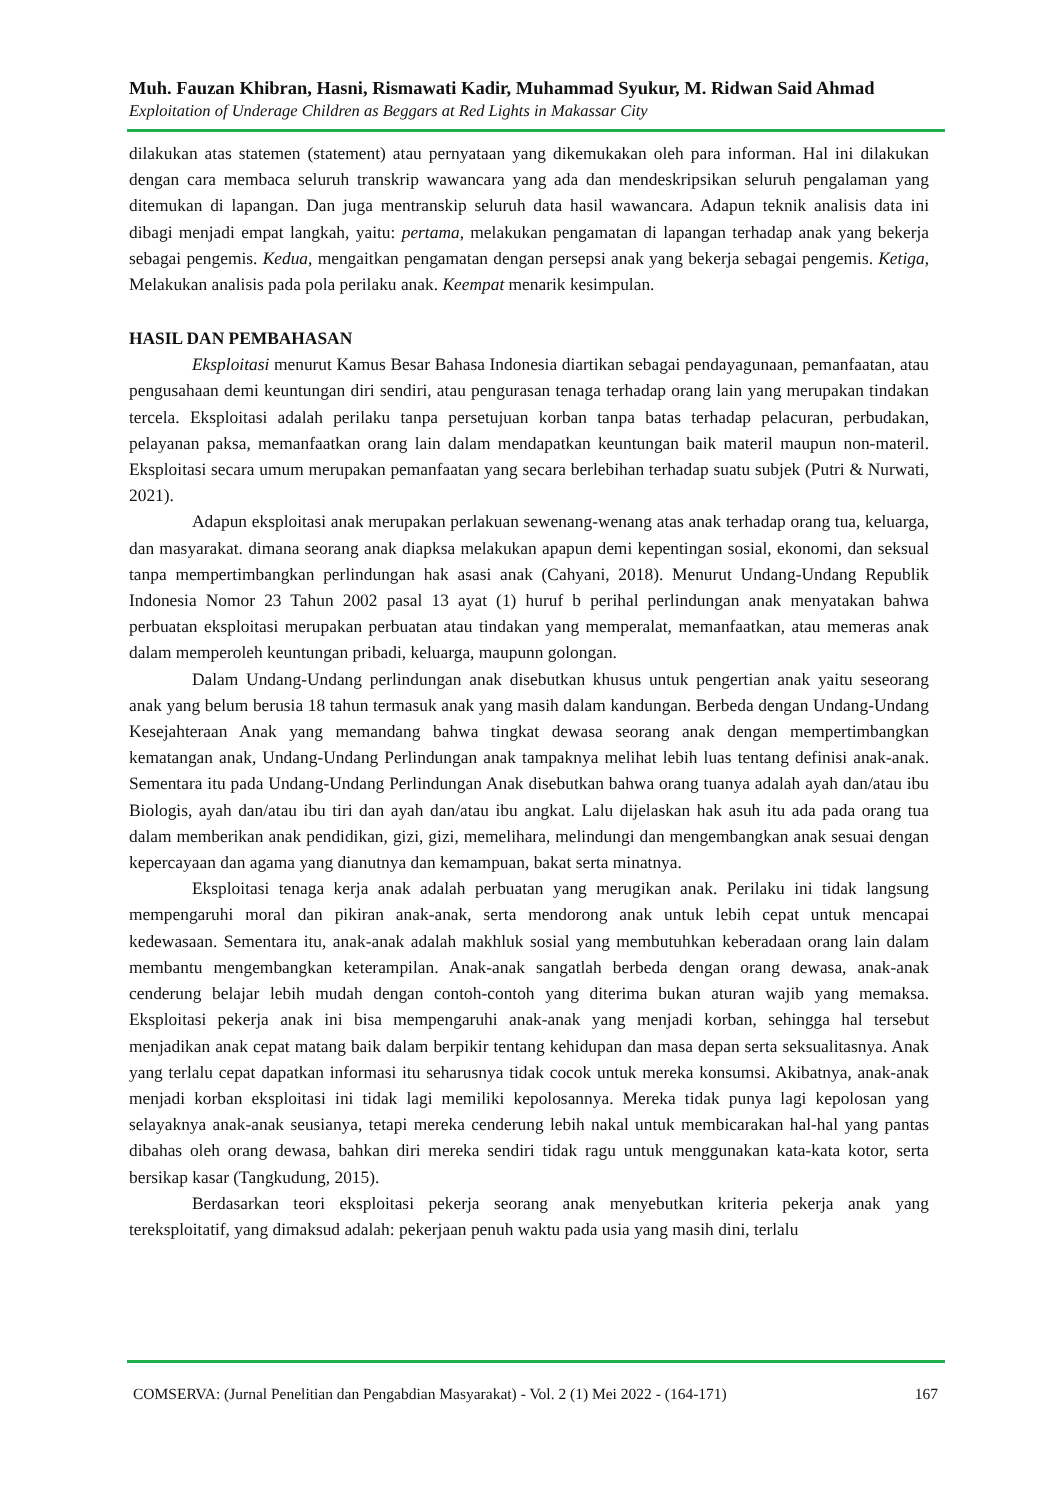Muh. Fauzan Khibran, Hasni, Rismawati Kadir, Muhammad Syukur, M. Ridwan Said Ahmad
Exploitation of Underage Children as Beggars at Red Lights in Makassar City
dilakukan atas statemen (statement) atau pernyataan yang dikemukakan oleh para informan. Hal ini dilakukan dengan cara membaca seluruh transkrip wawancara yang ada dan mendeskripsikan seluruh pengalaman yang ditemukan di lapangan. Dan juga mentranskip seluruh data hasil wawancara. Adapun teknik analisis data ini dibagi menjadi empat langkah, yaitu: pertama, melakukan pengamatan di lapangan terhadap anak yang bekerja sebagai pengemis. Kedua, mengaitkan pengamatan dengan persepsi anak yang bekerja sebagai pengemis. Ketiga, Melakukan analisis pada pola perilaku anak. Keempat menarik kesimpulan.
HASIL DAN PEMBAHASAN
Eksploitasi menurut Kamus Besar Bahasa Indonesia diartikan sebagai pendayagunaan, pemanfaatan, atau pengusahaan demi keuntungan diri sendiri, atau pengurasan tenaga terhadap orang lain yang merupakan tindakan tercela. Eksploitasi adalah perilaku tanpa persetujuan korban tanpa batas terhadap pelacuran, perbudakan, pelayanan paksa, memanfaatkan orang lain dalam mendapatkan keuntungan baik materil maupun non-materil. Eksploitasi secara umum merupakan pemanfaatan yang secara berlebihan terhadap suatu subjek (Putri & Nurwati, 2021).
Adapun eksploitasi anak merupakan perlakuan sewenang-wenang atas anak terhadap orang tua, keluarga, dan masyarakat. dimana seorang anak diapksa melakukan apapun demi kepentingan sosial, ekonomi, dan seksual tanpa mempertimbangkan perlindungan hak asasi anak (Cahyani, 2018). Menurut Undang-Undang Republik Indonesia Nomor 23 Tahun 2002 pasal 13 ayat (1) huruf b perihal perlindungan anak menyatakan bahwa perbuatan eksploitasi merupakan perbuatan atau tindakan yang memperalat, memanfaatkan, atau memeras anak dalam memperoleh keuntungan pribadi, keluarga, maupunn golongan.
Dalam Undang-Undang perlindungan anak disebutkan khusus untuk pengertian anak yaitu seseorang anak yang belum berusia 18 tahun termasuk anak yang masih dalam kandungan. Berbeda dengan Undang-Undang Kesejahteraan Anak yang memandang bahwa tingkat dewasa seorang anak dengan mempertimbangkan kematangan anak, Undang-Undang Perlindungan anak tampaknya melihat lebih luas tentang definisi anak-anak. Sementara itu pada Undang-Undang Perlindungan Anak disebutkan bahwa orang tuanya adalah ayah dan/atau ibu Biologis, ayah dan/atau ibu tiri dan ayah dan/atau ibu angkat. Lalu dijelaskan hak asuh itu ada pada orang tua dalam memberikan anak pendidikan, gizi, gizi, memelihara, melindungi dan mengembangkan anak sesuai dengan kepercayaan dan agama yang dianutnya dan kemampuan, bakat serta minatnya.
Eksploitasi tenaga kerja anak adalah perbuatan yang merugikan anak. Perilaku ini tidak langsung mempengaruhi moral dan pikiran anak-anak, serta mendorong anak untuk lebih cepat untuk mencapai kedewasaan. Sementara itu, anak-anak adalah makhluk sosial yang membutuhkan keberadaan orang lain dalam membantu mengembangkan keterampilan. Anak-anak sangatlah berbeda dengan orang dewasa, anak-anak cenderung belajar lebih mudah dengan contoh-contoh yang diterima bukan aturan wajib yang memaksa. Eksploitasi pekerja anak ini bisa mempengaruhi anak-anak yang menjadi korban, sehingga hal tersebut menjadikan anak cepat matang baik dalam berpikir tentang kehidupan dan masa depan serta seksualitasnya. Anak yang terlalu cepat dapatkan informasi itu seharusnya tidak cocok untuk mereka konsumsi. Akibatnya, anak-anak menjadi korban eksploitasi ini tidak lagi memiliki kepolosannya. Mereka tidak punya lagi kepolosan yang selayaknya anak-anak seusianya, tetapi mereka cenderung lebih nakal untuk membicarakan hal-hal yang pantas dibahas oleh orang dewasa, bahkan diri mereka sendiri tidak ragu untuk menggunakan kata-kata kotor, serta bersikap kasar (Tangkudung, 2015).
Berdasarkan teori eksploitasi pekerja seorang anak menyebutkan kriteria pekerja anak yang tereksploitatif, yang dimaksud adalah: pekerjaan penuh waktu pada usia yang masih dini, terlalu
COMSERVA: (Jurnal Penelitian dan Pengabdian Masyarakat) - Vol. 2 (1) Mei 2022 - (164-171) 167